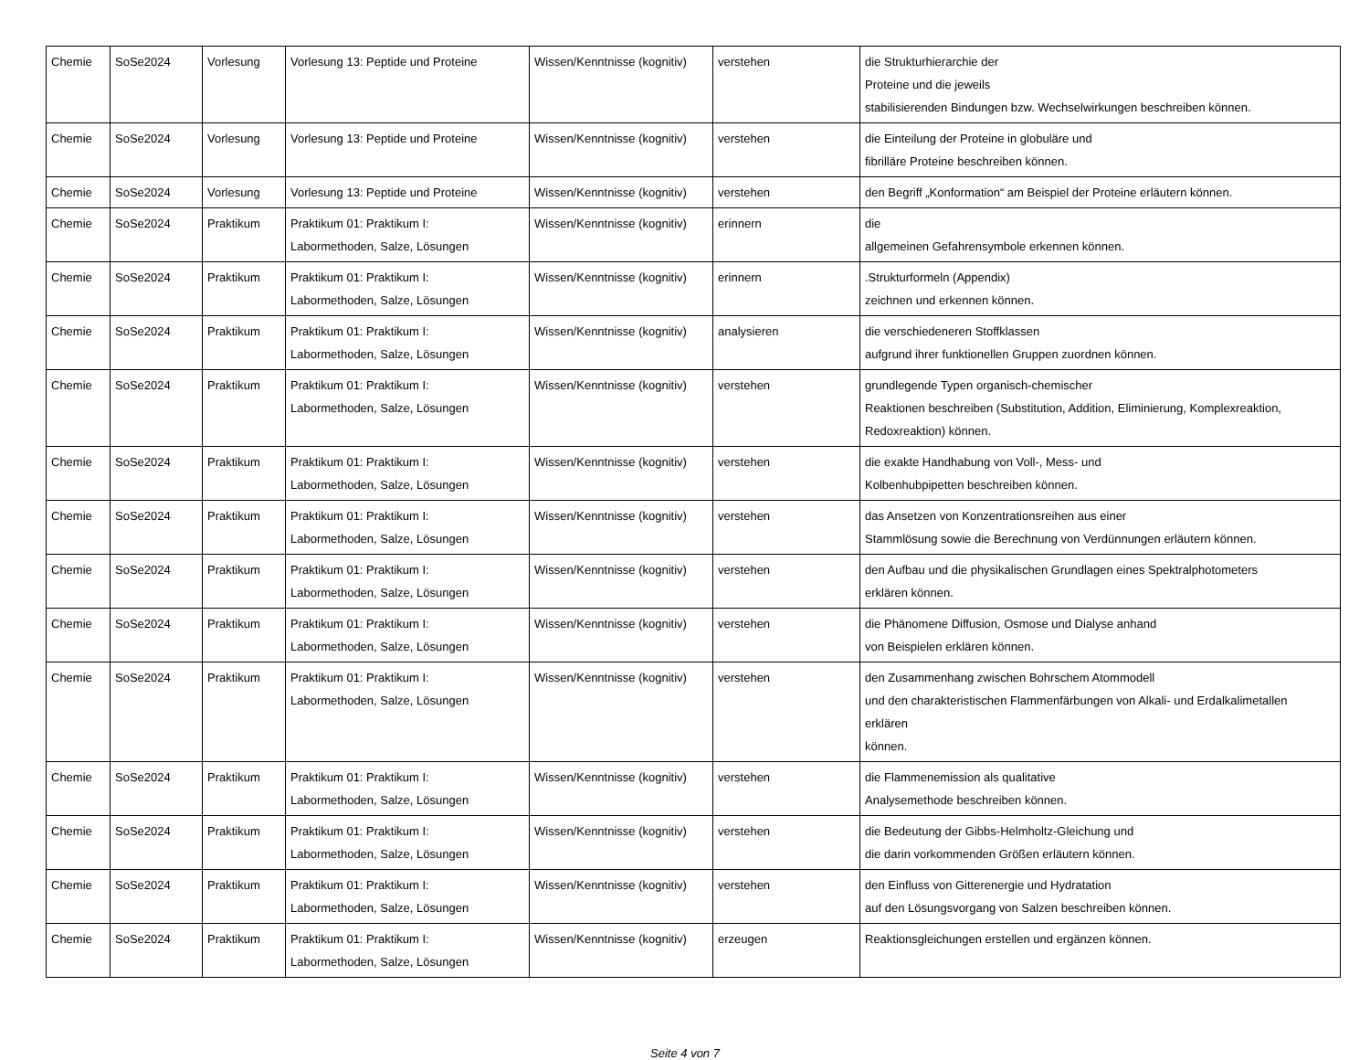| Chemie | SoSe2024 | Vorlesung | Vorlesung 13: Peptide und Proteine | Wissen/Kenntnisse (kognitiv) | verstehen | die Strukturhierarchie der Proteine und die jeweils stabilisierenden Bindungen bzw. Wechselwirkungen beschreiben können. |
| Chemie | SoSe2024 | Vorlesung | Vorlesung 13: Peptide und Proteine | Wissen/Kenntnisse (kognitiv) | verstehen | die Einteilung der Proteine in globuläre und fibrilläre Proteine beschreiben können. |
| Chemie | SoSe2024 | Vorlesung | Vorlesung 13: Peptide und Proteine | Wissen/Kenntnisse (kognitiv) | verstehen | den Begriff „Konformation“ am Beispiel der Proteine erläutern können. |
| Chemie | SoSe2024 | Praktikum | Praktikum 01: Praktikum I: Labormethoden, Salze, Lösungen | Wissen/Kenntnisse (kognitiv) | erinnern | die allgemeinen Gefahrensymbole erkennen können. |
| Chemie | SoSe2024 | Praktikum | Praktikum 01: Praktikum I: Labormethoden, Salze, Lösungen | Wissen/Kenntnisse (kognitiv) | erinnern | .Strukturformeln (Appendix) zeichnen und erkennen können. |
| Chemie | SoSe2024 | Praktikum | Praktikum 01: Praktikum I: Labormethoden, Salze, Lösungen | Wissen/Kenntnisse (kognitiv) | analysieren | die verschiedeneren Stoffklassen aufgrund ihrer funktionellen Gruppen zuordnen können. |
| Chemie | SoSe2024 | Praktikum | Praktikum 01: Praktikum I: Labormethoden, Salze, Lösungen | Wissen/Kenntnisse (kognitiv) | verstehen | grundlegende Typen organisch-chemischer Reaktionen beschreiben (Substitution, Addition, Eliminierung, Komplexreaktion, Redoxreaktion) können. |
| Chemie | SoSe2024 | Praktikum | Praktikum 01: Praktikum I: Labormethoden, Salze, Lösungen | Wissen/Kenntnisse (kognitiv) | verstehen | die exakte Handhabung von Voll-, Mess- und Kolbenhubpipetten beschreiben können. |
| Chemie | SoSe2024 | Praktikum | Praktikum 01: Praktikum I: Labormethoden, Salze, Lösungen | Wissen/Kenntnisse (kognitiv) | verstehen | das Ansetzen von Konzentrationsreihen aus einer Stammlösung sowie die Berechnung von Verdünnungen erläutern können. |
| Chemie | SoSe2024 | Praktikum | Praktikum 01: Praktikum I: Labormethoden, Salze, Lösungen | Wissen/Kenntnisse (kognitiv) | verstehen | den Aufbau und die physikalischen Grundlagen eines Spektralphotometers erklären können. |
| Chemie | SoSe2024 | Praktikum | Praktikum 01: Praktikum I: Labormethoden, Salze, Lösungen | Wissen/Kenntnisse (kognitiv) | verstehen | die Phänomene Diffusion, Osmose und Dialyse anhand von Beispielen erklären können. |
| Chemie | SoSe2024 | Praktikum | Praktikum 01: Praktikum I: Labormethoden, Salze, Lösungen | Wissen/Kenntnisse (kognitiv) | verstehen | den Zusammenhang zwischen Bohrschem Atommodell und den charakteristischen Flammenfärbungen von Alkali- und Erdalkalimetallen erklären können. |
| Chemie | SoSe2024 | Praktikum | Praktikum 01: Praktikum I: Labormethoden, Salze, Lösungen | Wissen/Kenntnisse (kognitiv) | verstehen | die Flammenemission als qualitative Analysemethode beschreiben können. |
| Chemie | SoSe2024 | Praktikum | Praktikum 01: Praktikum I: Labormethoden, Salze, Lösungen | Wissen/Kenntnisse (kognitiv) | verstehen | die Bedeutung der Gibbs-Helmholtz-Gleichung und die darin vorkommenden Größen erläutern können. |
| Chemie | SoSe2024 | Praktikum | Praktikum 01: Praktikum I: Labormethoden, Salze, Lösungen | Wissen/Kenntnisse (kognitiv) | verstehen | den Einfluss von Gitterenergie und Hydratation auf den Lösungsvorgang von Salzen beschreiben können. |
| Chemie | SoSe2024 | Praktikum | Praktikum 01: Praktikum I: Labormethoden, Salze, Lösungen | Wissen/Kenntnisse (kognitiv) | erzeugen | Reaktionsgleichungen erstellen und ergänzen können. |
Seite 4 von 7